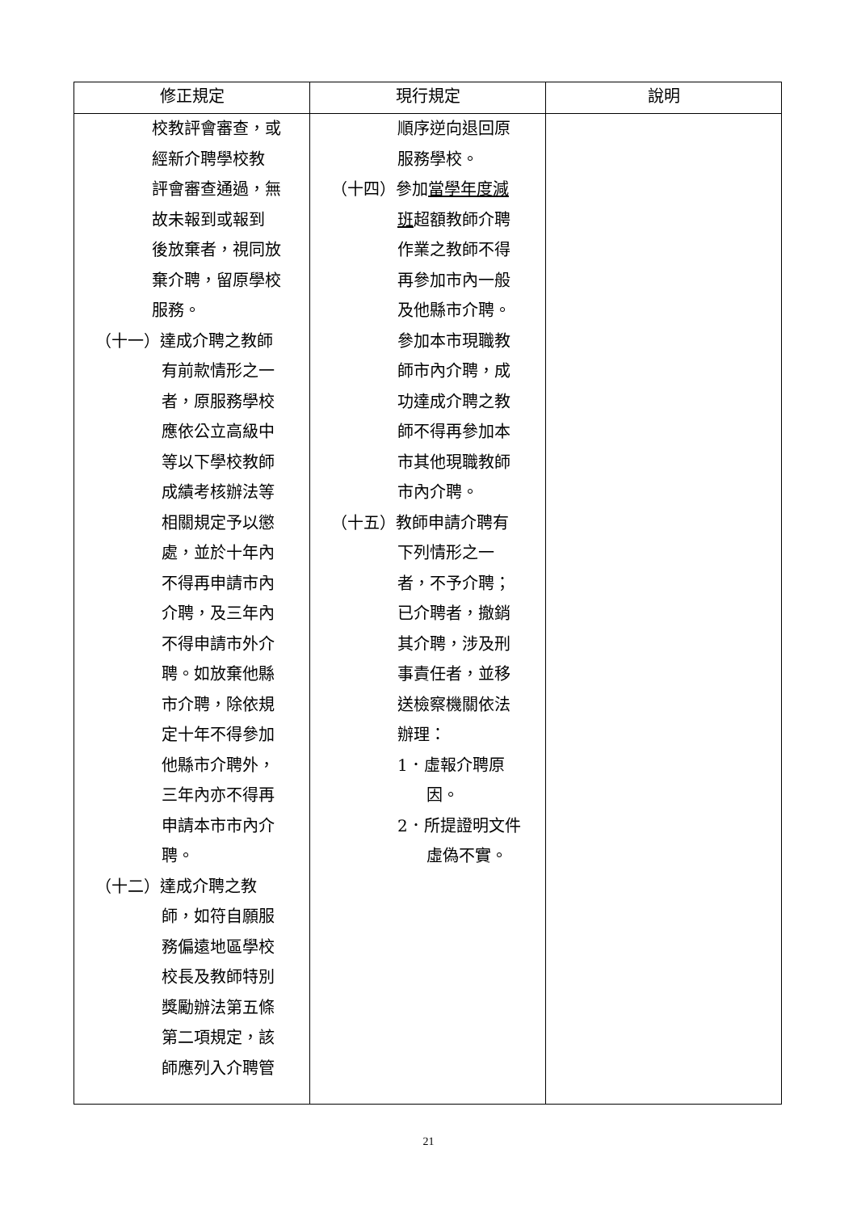| 修正規定 | 現行規定 | 說明 |
| --- | --- | --- |
| 校教評會審查，或 經新介聘學校教 評會審查通過，無 故未報到或報到 後放棄者，視同放 棄介聘，留原學校 服務。 （十一）達成介聘之教師 有前款情形之一 者，原服務學校 應依公立高級中 等以下學校教師 成績考核辦法等 相關規定予以懲 處，並於十年內 不得再申請市內 介聘，及三年內 不得申請市外介 聘。如放棄他縣 市介聘，除依規 定十年不得參加 他縣市介聘外， 三年內亦不得再 申請本市市內介 聘。 （十二）達成介聘之教 師，如符自願服 務偏遠地區學校 校長及教師特別 獎勵辦法第五條 第二項規定，該 師應列入介聘管 | 順序逆向退回原 服務學校。 （十四）參加 當學年度減 班 超額教師介聘 作業之教師不得 再參加市內一般 及他縣市介聘。 參加本市現職教 師市內介聘，成 功達成介聘之教 師不得再參加本 市其他現職教師 市內介聘。 （十五）教師申請介聘有 下列情形之一 者，不予介聘； 已介聘者，撤銷 其介聘，涉及刑 事責任者，並移 送檢察機關依法 辦理： 1．虛報介聘原 因。 2．所提證明文件 虛偽不實。 | |
21